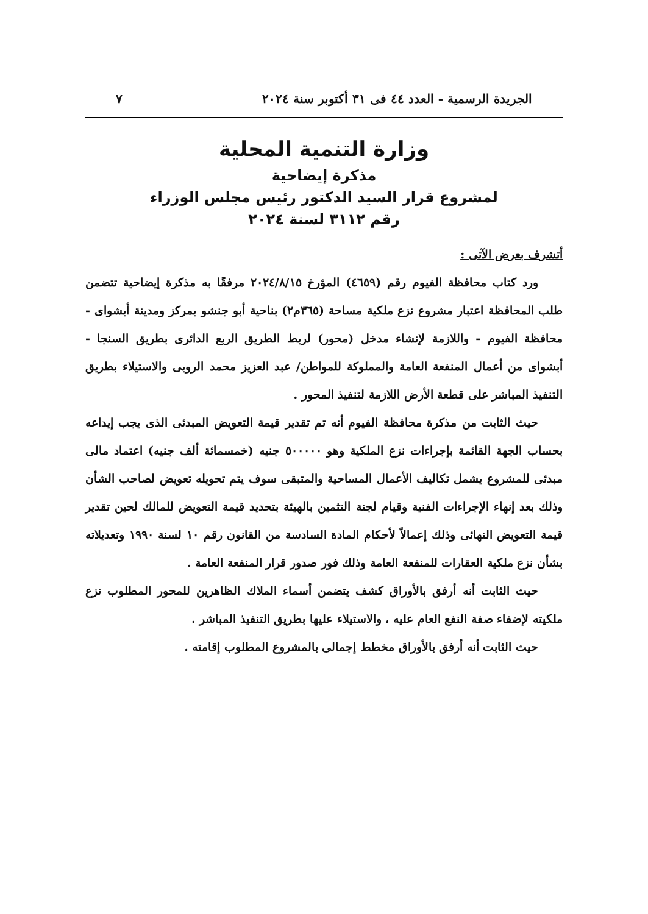الجريدة الرسمية - العدد ٤٤ فى ٣١ أكتوبر سنة ٢٠٢٤ ٧
وزارة التنمية المحلية
مذكرة إيضاحية
لمشروع قرار السيد الدكتور رئيس مجلس الوزراء
رقم ٣١١٢ لسنة ٢٠٢٤
أتشرف بعرض الآتى :
ورد كتاب محافظة الفيوم رقم (٤٦٥٩) المؤرخ ٢٠٢٤/٨/١٥ مرفقًا به مذكرة إيضاحية تتضمن طلب المحافظة اعتبار مشروع نزع ملكية مساحة (٣٦٥م٢) بناحية أبو جنشو بمركز ومدينة أبشواى - محافظة الفيوم - واللازمة لإنشاء مدخل (محور) لربط الطريق الربع الدائرى بطريق السنجا - أبشواى من أعمال المنفعة العامة والمملوكة للمواطن/ عبد العزيز محمد الروبى والاستيلاء بطريق التنفيذ المباشر على قطعة الأرض اللازمة لتنفيذ المحور .
حيث الثابت من مذكرة محافظة الفيوم أنه تم تقدير قيمة التعويض المبدئى الذى يجب إيداعه بحساب الجهة القائمة بإجراءات نزع الملكية وهو ٥٠٠٠٠٠ جنيه (خمسمائة ألف جنيه) اعتماد مالى مبدئى للمشروع يشمل تكاليف الأعمال المساحية والمتبقى سوف يتم تحويله تعويض لصاحب الشأن وذلك بعد إنهاء الإجراءات الفنية وقيام لجنة التثمين بالهيئة بتحديد قيمة التعويض للمالك لحين تقدير قيمة التعويض النهائى وذلك إعمالاً لأحكام المادة السادسة من القانون رقم ١٠ لسنة ١٩٩٠ وتعديلاته بشأن نزع ملكية العقارات للمنفعة العامة وذلك فور صدور قرار المنفعة العامة .
حيث الثابت أنه أرفق بالأوراق كشف يتضمن أسماء الملاك الظاهرين للمحور المطلوب نزع ملكيته لإضفاء صفة النفع العام عليه ، والاستيلاء عليها بطريق التنفيذ المباشر .
حيث الثابت أنه أرفق بالأوراق مخطط إجمالى بالمشروع المطلوب إقامته .